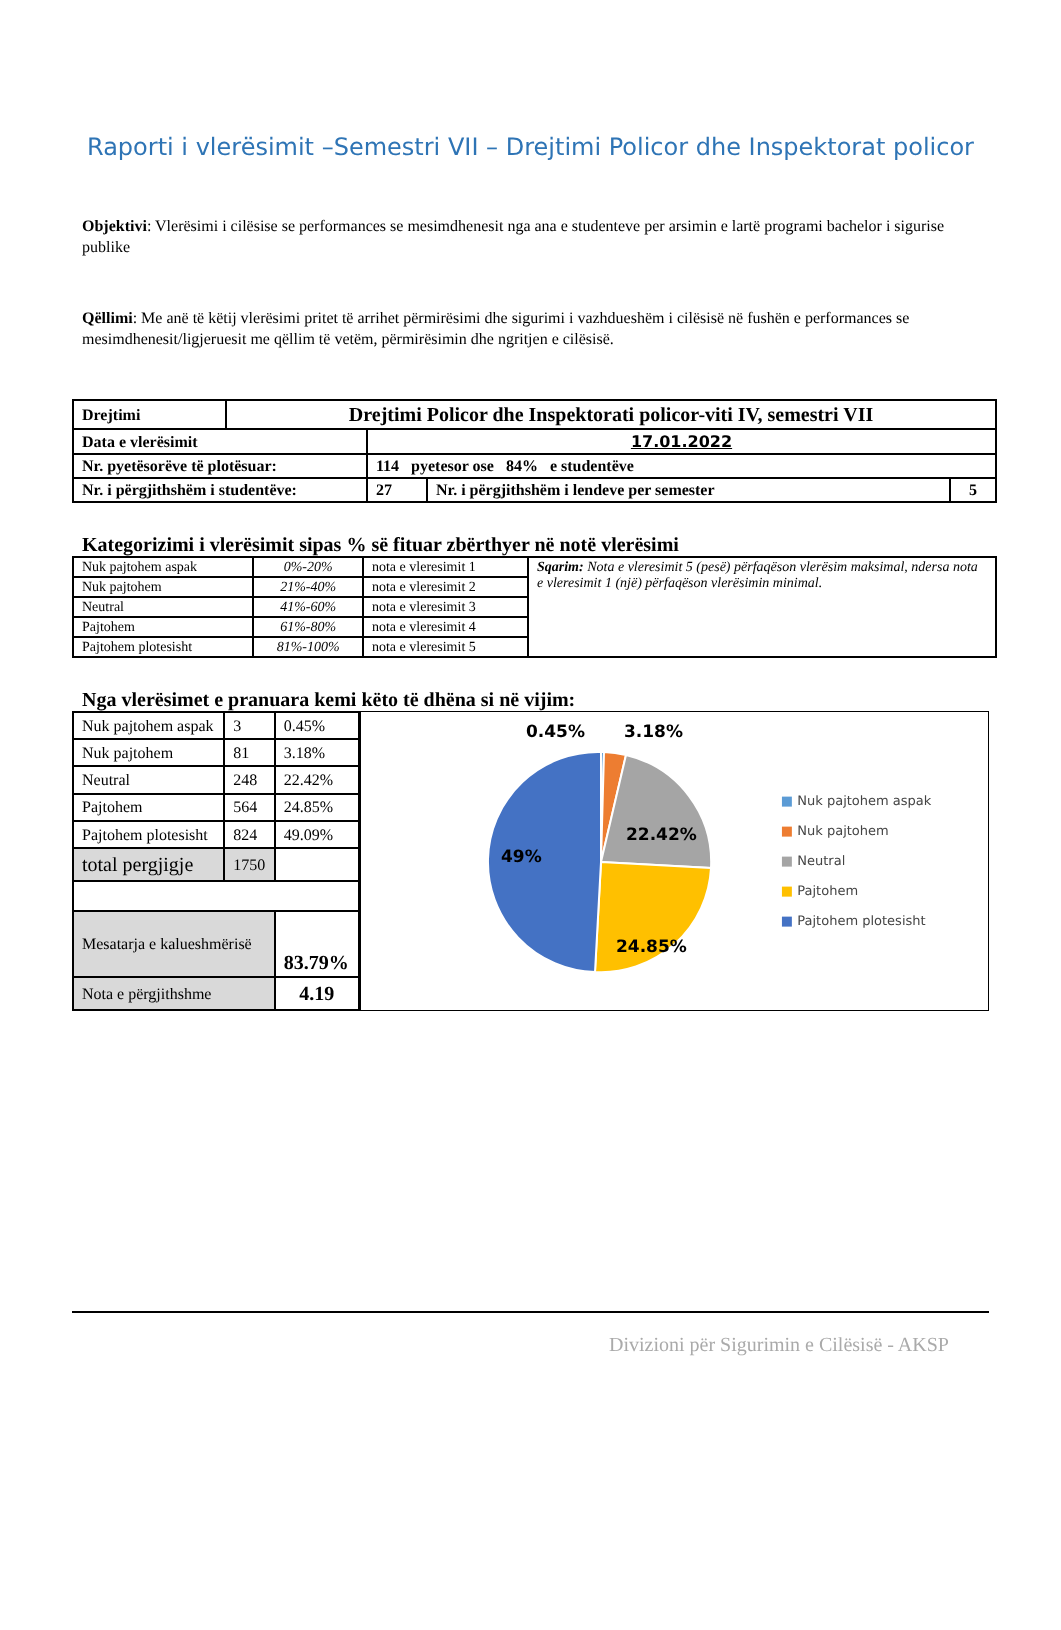Raporti i vlerësimit –Semestri VII – Drejtimi Policor dhe Inspektorat policor
Objektivi: Vlerësimi i cilësise se performances se mesimdhenesit nga ana e studenteve per arsimin e lartë programi bachelor i sigurise publike
Qëllimi: Me anë të këtij vlerësimi pritet të arrihet përmirësimi dhe sigurimi i vazhdueshëm i cilësisë në fushën e performances se mesimdhenesit/ligjeruesit me qëllim të vetëm, përmirësimin dhe ngritjen e cilësisë.
| Drejtimi | Drejtimi Policor dhe Inspektorati policor-viti IV, semestri VII | | | |
| Data e vlerësimit | | 17.01.2022 | | |
| Nr. pyetësorëve të plotësuar: | | 114 pyetesor ose 84% e studentëve | | |
| Nr. i përgjithshëm i studentëve: | | 27 | Nr. i përgjithshëm i lendeve per semester | 5 |
Kategorizimi i vlerësimit sipas % së fituar zbërthyer në notë vlerësimi
| Nuk pajtohem aspak | 0%-20% | nota e vleresimit 1 | Sqarim: Nota e vleresimit 5 (pesë) përfaqëson vlerësim maksimal, ndersa nota e vleresimit 1 (një) përfaqëson vlerësimin minimal. |
| Nuk pajtohem | 21%-40% | nota e vleresimit 2 | |
| Neutral | 41%-60% | nota e vleresimit 3 | |
| Pajtohem | 61%-80% | nota e vleresimit 4 | |
| Pajtohem plotesisht | 81%-100% | nota e vleresimit 5 | |
Nga vlerësimet e pranuara kemi këto të dhëna si në vijim:
| Nuk pajtohem aspak | 3 | 0.45% |
| Nuk pajtohem | 81 | 3.18% |
| Neutral | 248 | 22.42% |
| Pajtohem | 564 | 24.85% |
| Pajtohem plotesisht | 824 | 49.09% |
| total pergjigje | 1750 | |
| Mesatarja e kalueshmërisë | | 83.79% |
| Nota e përgjithshme | | 4.19 |
0.45%
3.18%
22.42%
24.85%
49%
■ Nuk pajtohem aspak
■ Nuk pajtohem
■ Neutral
■ Pajtohem
■ Pajtohem plotesisht
Divizioni për Sigurimin e Cilësisë - AKSP